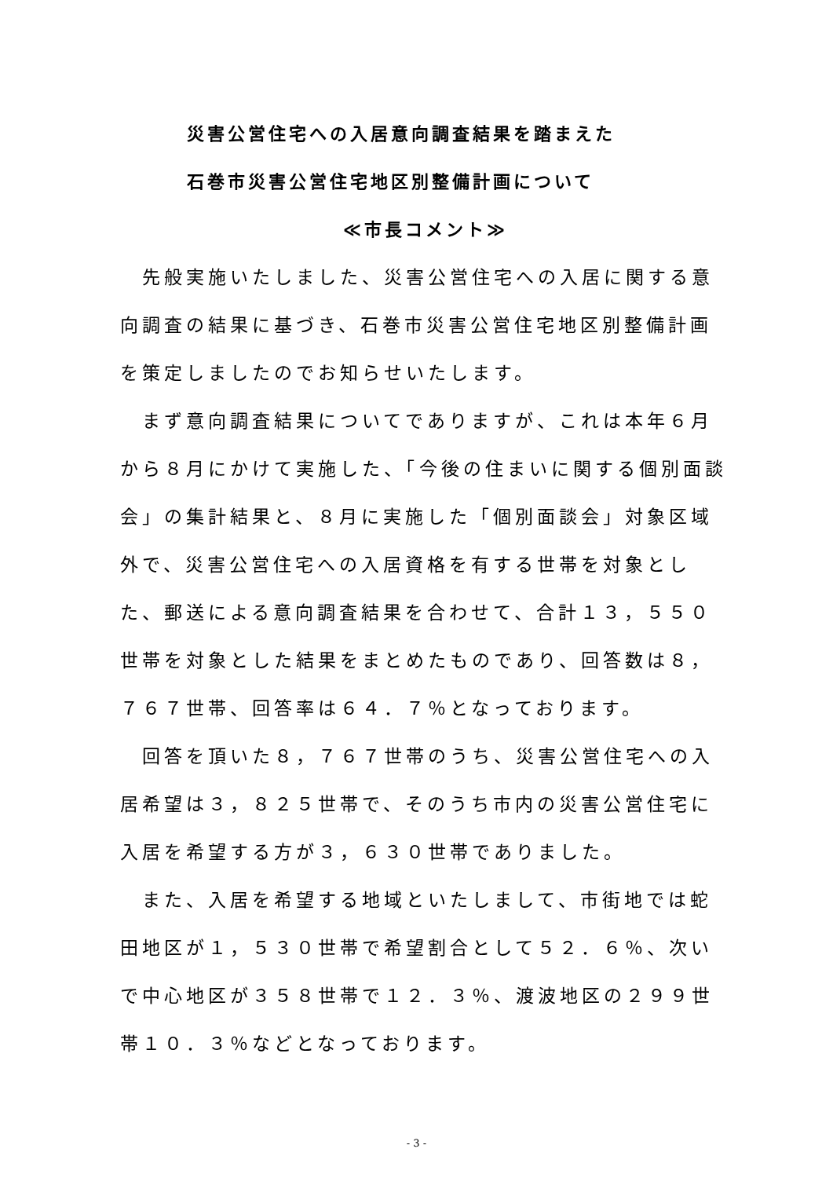災害公営住宅への入居意向調査結果を踏まえた
石巻市災害公営住宅地区別整備計画について
≪市長コメント≫
先般実施いたしました、災害公営住宅への入居に関する意向調査の結果に基づき、石巻市災害公営住宅地区別整備計画を策定しましたのでお知らせいたします。
まず意向調査結果についてでありますが、これは本年６月から８月にかけて実施した、「今後の住まいに関する個別面談会」の集計結果と、８月に実施した「個別面談会」対象区域外で、災害公営住宅への入居資格を有する世帯を対象とした、郵送による意向調査結果を合わせて、合計１３，５５０世帯を対象とした結果をまとめたものであり、回答数は８，７６７世帯、回答率は６４．７％となっております。
回答を頂いた８，７６７世帯のうち、災害公営住宅への入居希望は３，８２５世帯で、そのうち市内の災害公営住宅に入居を希望する方が３，６３０世帯でありました。
また、入居を希望する地域といたしまして、市街地では蛇田地区が１，５３０世帯で希望割合として５２．６％、次いで中心地区が３５８世帯で１２．３％、渡波地区の２９９世帯１０．３％などとなっております。
- 3 -